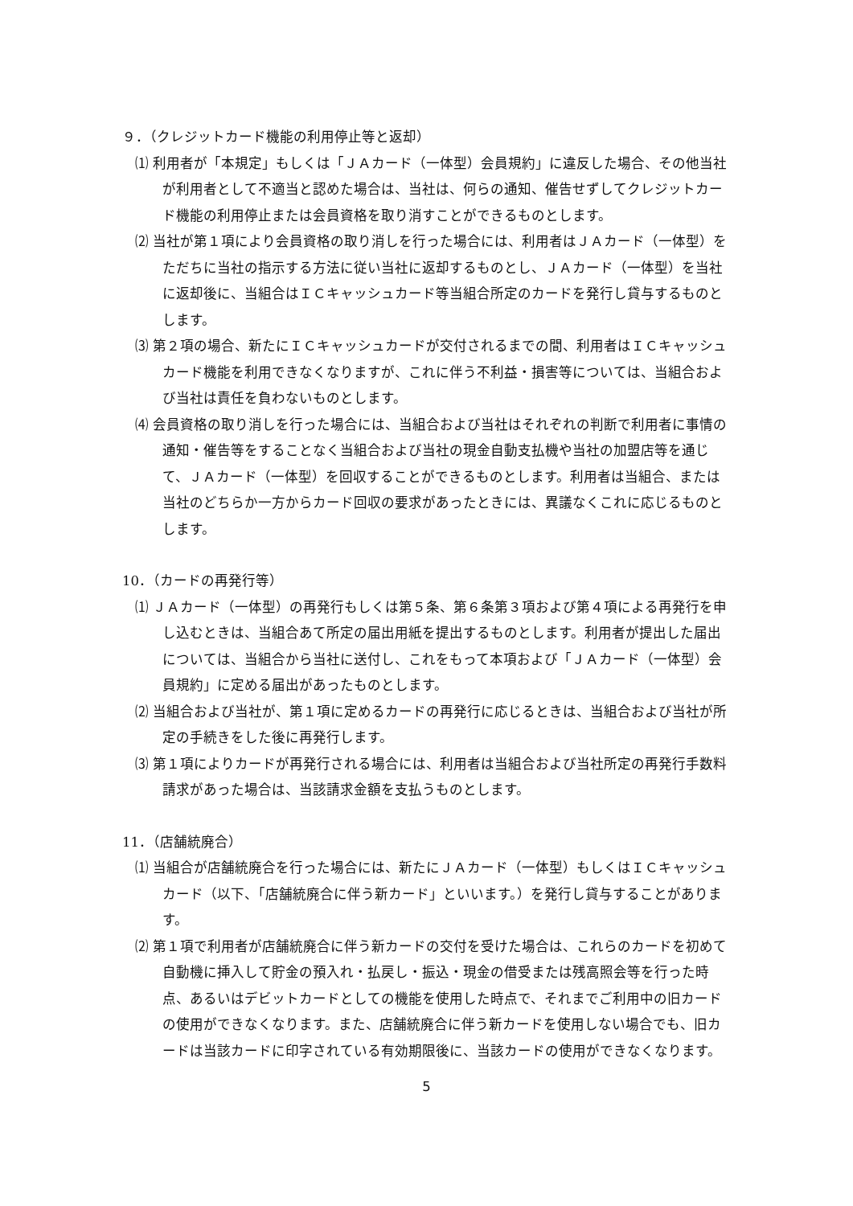９．（クレジットカード機能の利用停止等と返却）
⑴ 利用者が「本規定」もしくは「ＪＡカード（一体型）会員規約」に違反した場合、その他当社が利用者として不適当と認めた場合は、当社は、何らの通知、催告せずしてクレジットカード機能の利用停止または会員資格を取り消すことができるものとします。
⑵ 当社が第１項により会員資格の取り消しを行った場合には、利用者はＪＡカード（一体型）をただちに当社の指示する方法に従い当社に返却するものとし、ＪＡカード（一体型）を当社に返却後に、当組合はＩＣキャッシュカード等当組合所定のカードを発行し貸与するものとします。
⑶ 第２項の場合、新たにＩＣキャッシュカードが交付されるまでの間、利用者はＩＣキャッシュカード機能を利用できなくなりますが、これに伴う不利益・損害等については、当組合および当社は責任を負わないものとします。
⑷ 会員資格の取り消しを行った場合には、当組合および当社はそれぞれの判断で利用者に事情の通知・催告等をすることなく当組合および当社の現金自動支払機や当社の加盟店等を通じて、ＪＡカード（一体型）を回収することができるものとします。利用者は当組合、または当社のどちらか一方からカード回収の要求があったときには、異議なくこれに応じるものとします。
10．（カードの再発行等）
⑴ ＪＡカード（一体型）の再発行もしくは第５条、第６条第３項および第４項による再発行を申し込むときは、当組合あて所定の届出用紙を提出するものとします。利用者が提出した届出については、当組合から当社に送付し、これをもって本項および「ＪＡカード（一体型）会員規約」に定める届出があったものとします。
⑵ 当組合および当社が、第１項に定めるカードの再発行に応じるときは、当組合および当社が所定の手続きをした後に再発行します。
⑶ 第１項によりカードが再発行される場合には、利用者は当組合および当社所定の再発行手数料請求があった場合は、当該請求金額を支払うものとします。
11．（店舗統廃合）
⑴ 当組合が店舗統廃合を行った場合には、新たにＪＡカード（一体型）もしくはＩＣキャッシュカード（以下、「店舗統廃合に伴う新カード」といいます。）を発行し貸与することがあります。
⑵ 第１項で利用者が店舗統廃合に伴う新カードの交付を受けた場合は、これらのカードを初めて自動機に挿入して貯金の預入れ・払戻し・振込・現金の借受または残高照会等を行った時点、あるいはデビットカードとしての機能を使用した時点で、それまでご利用中の旧カードの使用ができなくなります。また、店舗統廃合に伴う新カードを使用しない場合でも、旧カードは当該カードに印字されている有効期限後に、当該カードの使用ができなくなります。
5